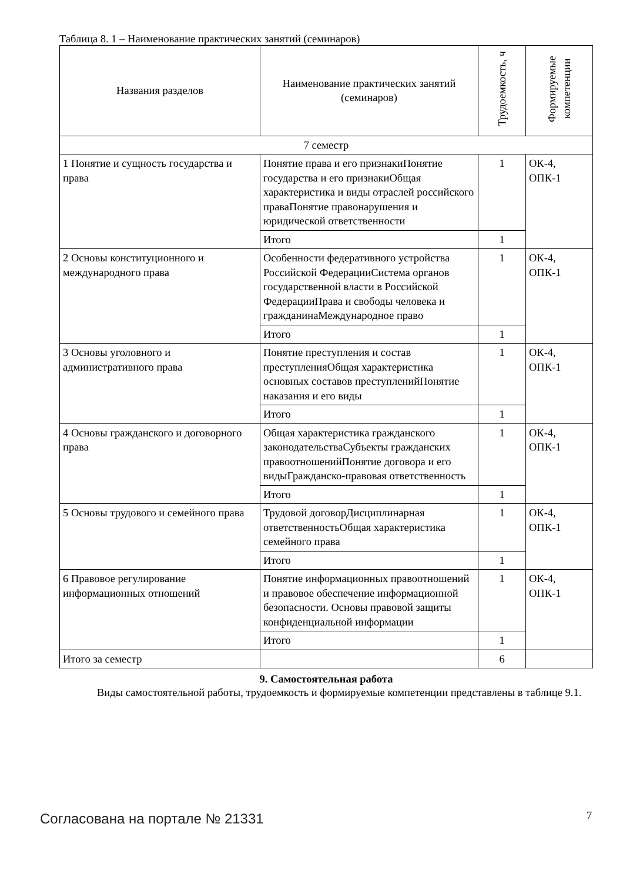Таблица 8. 1 – Наименование практических занятий (семинаров)
| Названия разделов | Наименование практических занятий (семинаров) | Трудоемкость, ч | Формируемые компетенции |
| --- | --- | --- | --- |
| 7 семестр | | | |
| 1 Понятие и сущность государства и права | Понятие права и его признакиПонятие государства и его признакиОбщая характеристика и виды отраслей российского праваПонятие правонарушения и юридической ответственности | 1 | ОК-4, ОПК-1 |
| | Итого | 1 | |
| 2 Основы конституционного и международного права | Особенности федеративного устройства Российской ФедерацииСистема органов государственной власти в Российской ФедерацииПрава и свободы человека и гражданинаМеждународное право | 1 | ОК-4, ОПК-1 |
| | Итого | 1 | |
| 3 Основы уголовного и административного права | Понятие преступления и состав преступленияОбщая характеристика основных составов преступленийПонятие наказания и его виды | 1 | ОК-4, ОПК-1 |
| | Итого | 1 | |
| 4 Основы гражданского и договорного права | Общая характеристика гражданского законодательстваСубъекты гражданских правоотношенийПонятие договора и его видыГражданско-правовая ответственность | 1 | ОК-4, ОПК-1 |
| | Итого | 1 | |
| 5 Основы трудового и семейного права | Трудовой договорДисциплинарная ответственностьОбщая характеристика семейного права | 1 | ОК-4, ОПК-1 |
| | Итого | 1 | |
| 6 Правовое регулирование информационных отношений | Понятие информационных правоотношений и правовое обеспечение информационной безопасности. Основы правовой защиты конфиденциальной информации | 1 | ОК-4, ОПК-1 |
| | Итого | 1 | |
| Итого за семестр | | 6 | |
9. Самостоятельная работа
Виды самостоятельной работы, трудоемкость и формируемые компетенции представлены в таблице 9.1.
Согласована на портале № 21331 7